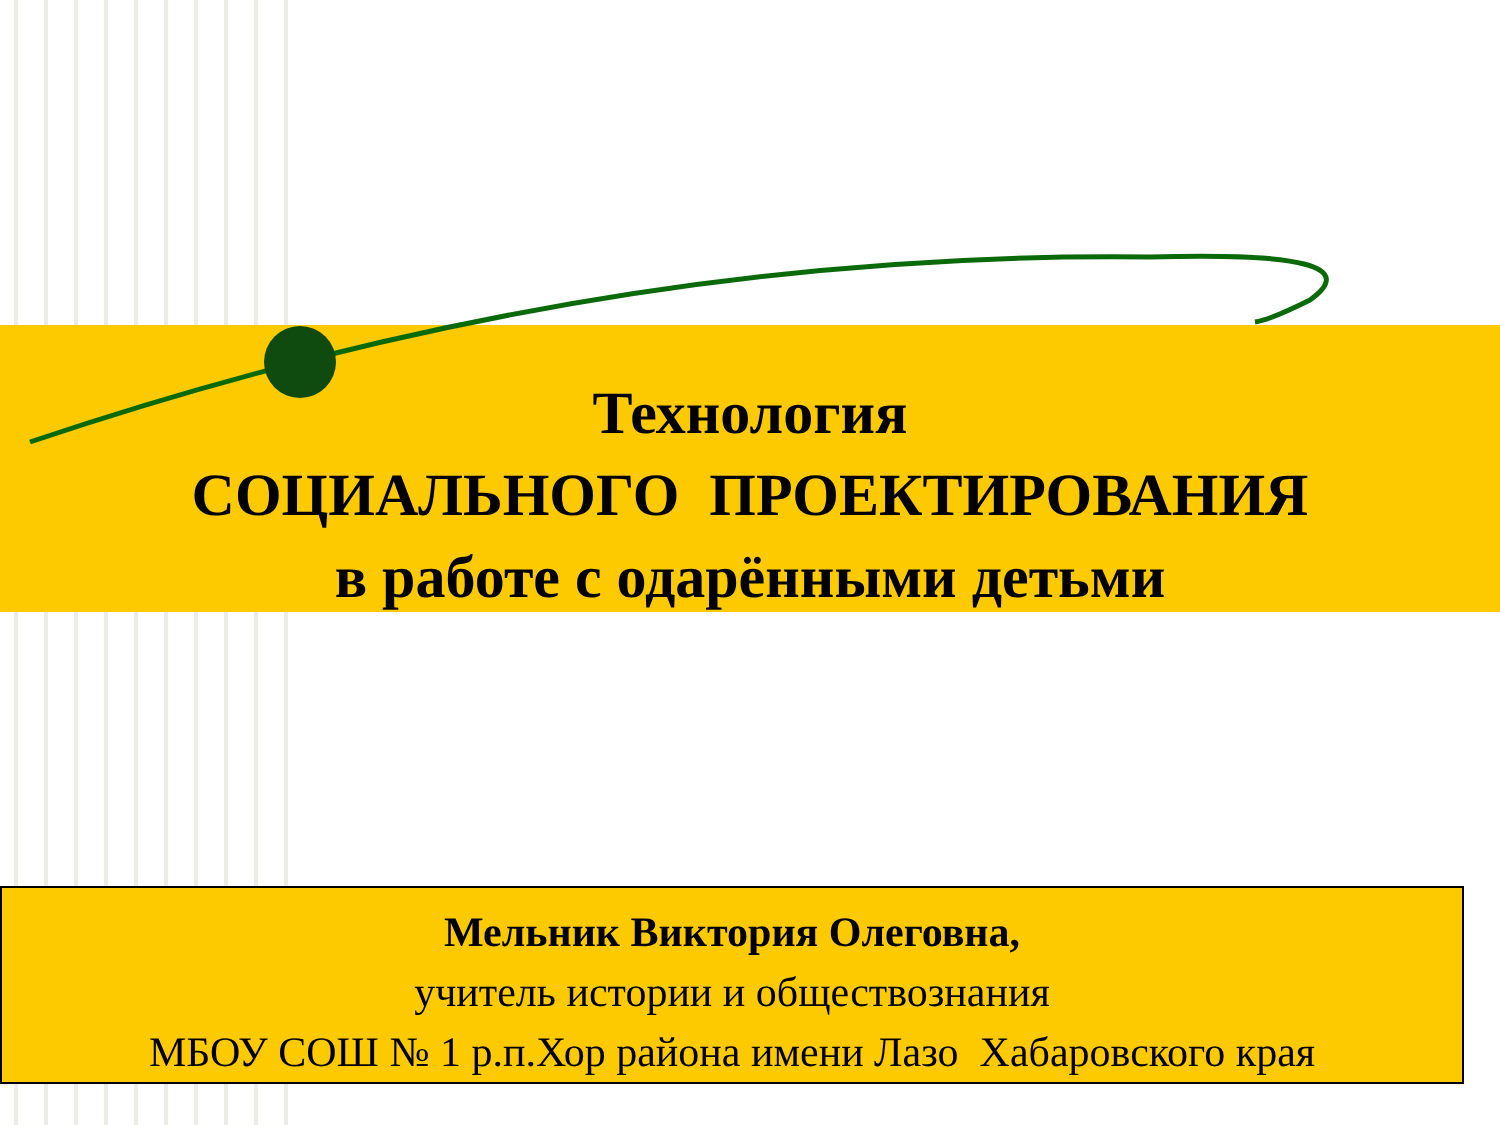Технология
СОЦИАЛЬНОГО ПРОЕКТИРОВАНИЯ
в работе с одарёнными детьми
Мельник Виктория Олеговна,
учитель истории и обществознания
МБОУ СОШ № 1 р.п.Хор района имени Лазо Хабаровского края